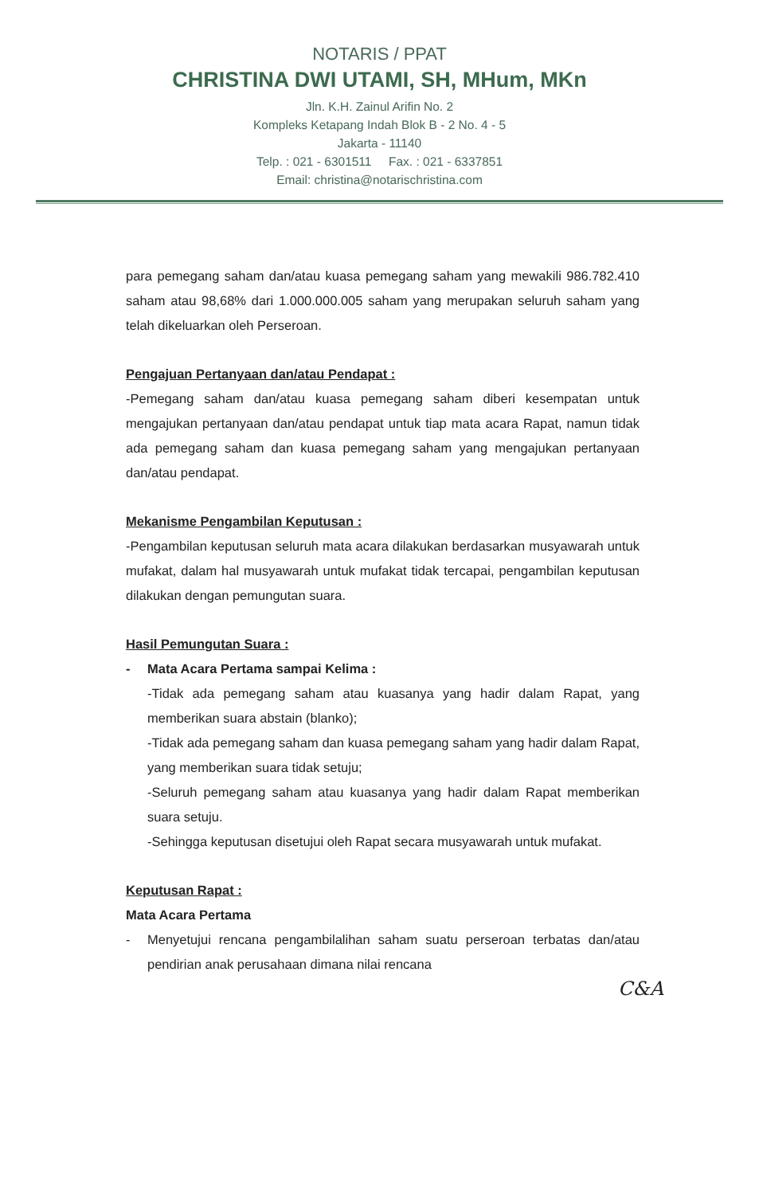NOTARIS / PPAT
CHRISTINA DWI UTAMI, SH, MHum, MKn
Jln. K.H. Zainul Arifin No. 2
Kompleks Ketapang Indah Blok B - 2 No. 4 - 5
Jakarta - 11140
Telp. : 021 - 6301511 Fax. : 021 - 6337851
Email: christina@notarischristina.com
para pemegang saham dan/atau kuasa pemegang saham yang mewakili 986.782.410 saham atau 98,68% dari 1.000.000.005 saham yang merupakan seluruh saham yang telah dikeluarkan oleh Perseroan.
Pengajuan Pertanyaan dan/atau Pendapat :
-Pemegang saham dan/atau kuasa pemegang saham diberi kesempatan untuk mengajukan pertanyaan dan/atau pendapat untuk tiap mata acara Rapat, namun tidak ada pemegang saham dan kuasa pemegang saham yang mengajukan pertanyaan dan/atau pendapat.
Mekanisme Pengambilan Keputusan :
-Pengambilan keputusan seluruh mata acara dilakukan berdasarkan musyawarah untuk mufakat, dalam hal musyawarah untuk mufakat tidak tercapai, pengambilan keputusan dilakukan dengan pemungutan suara.
Hasil Pemungutan Suara :
- Mata Acara Pertama sampai Kelima :
-Tidak ada pemegang saham atau kuasanya yang hadir dalam Rapat, yang memberikan suara abstain (blanko);
-Tidak ada pemegang saham dan kuasa pemegang saham yang hadir dalam Rapat, yang memberikan suara tidak setuju;
-Seluruh pemegang saham atau kuasanya yang hadir dalam Rapat memberikan suara setuju.
-Sehingga keputusan disetujui oleh Rapat secara musyawarah untuk mufakat.
Keputusan Rapat :
Mata Acara Pertama
- Menyetujui rencana pengambilalihan saham suatu perseroan terbatas dan/atau pendirian anak perusahaan dimana nilai rencana
C&A